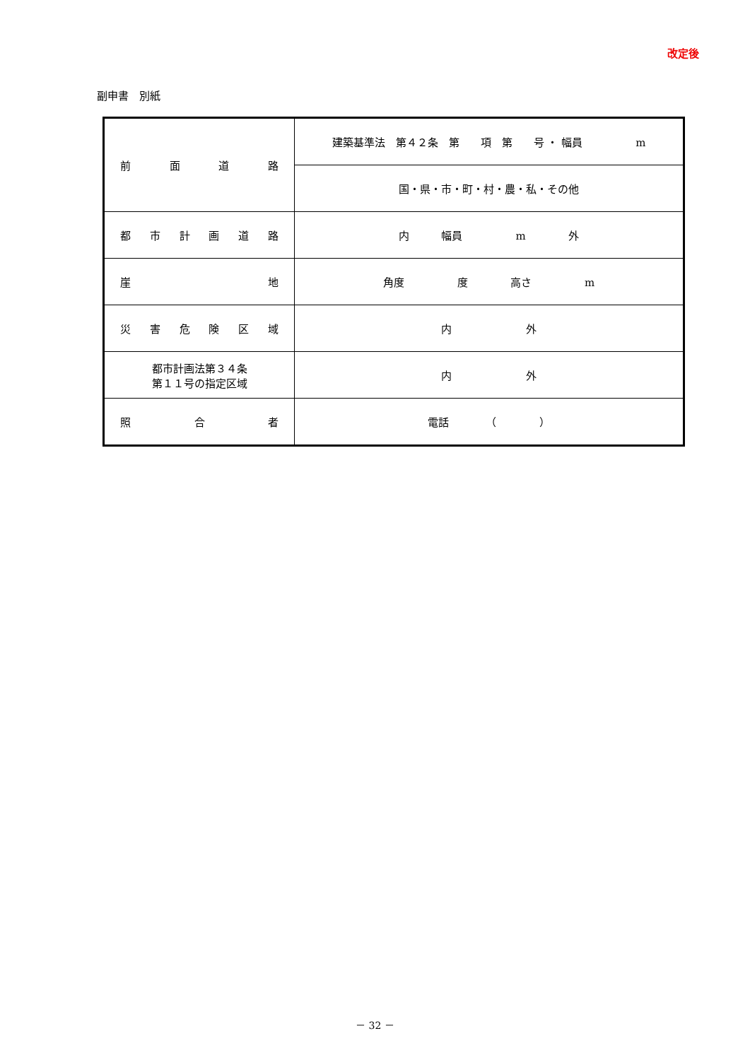改定後
副申書　別紙
| 前 面 道 路 | 建築基準法 第４２条 第 項 第 号 ・ 幅員 m |
| | 国・県・市・町・村・農・私・その他 |
| 都 市 計 画 道 路 | 内 幅員 m 外 |
| 崖 地 | 角度 度 高さ m |
| 災 害 危 険 区 域 | 内 外 |
| 都市計画法第３４条 第１１号の指定区域 | 内 外 |
| 照 合 者 | 電話 （ ） |
－ 32 －